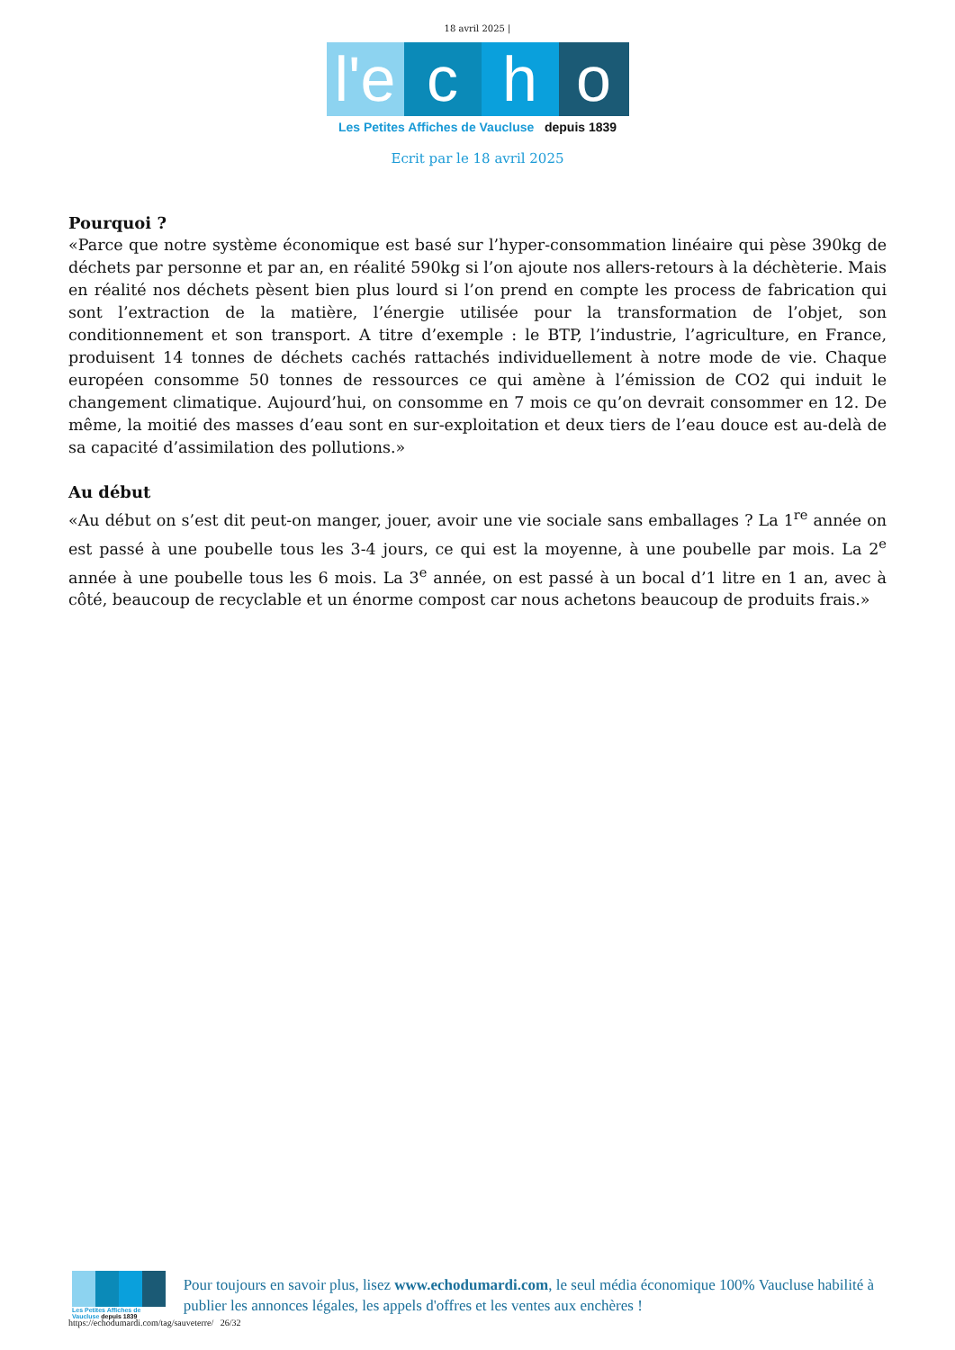18 avril 2025 |
l'e c h o
Les Petites Affiches de Vaucluse depuis 1839
Ecrit par le 18 avril 2025
Pourquoi ?
«Parce que notre système économique est basé sur l’hyper-consommation linéaire qui pèse 390kg de déchets par personne et par an, en réalité 590kg si l’on ajoute nos allers-retours à la déchèterie. Mais en réalité nos déchets pèsent bien plus lourd si l’on prend en compte les process de fabrication qui sont l’extraction de la matière, l’énergie utilisée pour la transformation de l’objet, son conditionnement et son transport. A titre d’exemple : le BTP, l’industrie, l’agriculture, en France, produisent 14 tonnes de déchets cachés rattachés individuellement à notre mode de vie. Chaque européen consomme 50 tonnes de ressources ce qui amène à l’émission de CO2 qui induit le changement climatique. Aujourd’hui, on consomme en 7 mois ce qu’on devrait consommer en 12. De même, la moitié des masses d’eau sont en sur-exploitation et deux tiers de l’eau douce est au-delà de sa capacité d’assimilation des pollutions.»
Au début
«Au début on s’est dit peut-on manger, jouer, avoir une vie sociale sans emballages ? La 1<sup>re</sup> année on est passé à une poubelle tous les 3-4 jours, ce qui est la moyenne, à une poubelle par mois. La 2<sup>e</sup> année à une poubelle tous les 6 mois. La 3<sup>e</sup> année, on est passé à un bocal d’1 litre en 1 an, avec à côté, beaucoup de recyclable et un énorme compost car nous achetons beaucoup de produits frais.»
Les Petites Affiches de Vaucluse depuis 1839
Pour toujours en savoir plus, lisez www.echodumardi.com, le seul média économique 100% Vaucluse habilité à publier les annonces légales, les appels d'offres et les ventes aux enchères !
https://echodumardi.com/tag/sauveterre/ 26/32